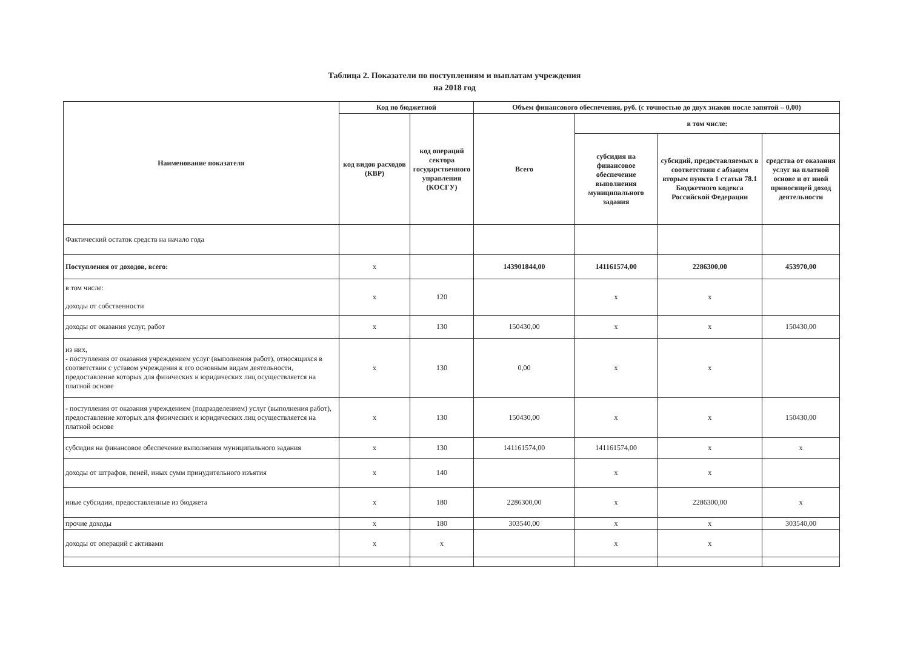Таблица 2. Показатели по поступлениям и выплатам учреждения
на 2018 год
| Наименование показателя | Код по бюджетной | | Объем финансового обеспечения, руб. (с точностью до двух знаков после запятой – 0,00) | | | |
| --- | --- | --- | --- | --- | --- | --- |
| | код видов расходов (КВР) | код операций сектора государственного управления (КОСГУ) | Всего | в том числе: | | |
| | | | | субсидия на финансовое обеспечение выполнения муниципального задания | субсидий, предоставляемых в соответствии с абзацем вторым пункта 1 статьи 78.1 Бюджетного кодекса Российской Федерации | средства от оказания услуг на платной основе и от иной приносящей доход деятельности |
| Фактический остаток средств на начало года | | | | | | |
| Поступления от доходов, всего: | x | | 143901844,00 | 141161574,00 | 2286300,00 | 453970,00 |
| в том числе: доходы от собственности | x | 120 | | x | x | |
| доходы от оказания услуг, работ | x | 130 | 150430,00 | x | x | 150430,00 |
| из них, - поступления от оказания учреждением услуг (выполнения работ), относящихся в соответствии с уставом учреждения к его основным видам деятельности, предоставление которых для физических и юридических лиц осуществляется на платной основе | x | 130 | 0,00 | x | x | |
| - поступления от оказания учреждением (подразделением) услуг (выполнения работ), предоставление которых для физических и юридических лиц осуществляется на платной основе | x | 130 | 150430,00 | x | x | 150430,00 |
| субсидия на финансовое обеспечение выполнения муниципального задания | x | 130 | 141161574,00 | 141161574,00 | x | x |
| доходы от штрафов, пеней, иных сумм принудительного изъятия | x | 140 | | x | x | |
| иные субсидии, предоставленные из бюджета | x | 180 | 2286300,00 | x | 2286300,00 | x |
| прочие доходы | x | 180 | 303540,00 | x | x | 303540,00 |
| доходы от операций с активами | x | x | | x | x | |